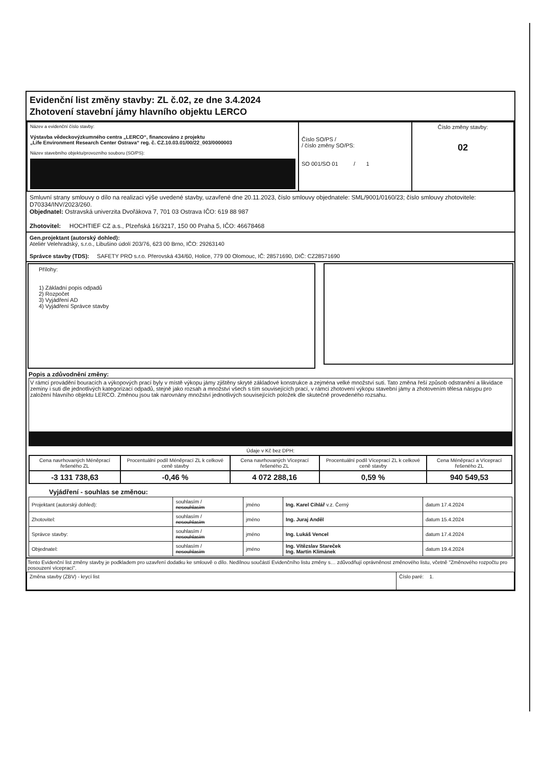Evidenční list změny stavby: ZL č.02, ze dne 3.4.2024
Zhotovení stavební jámy hlavního objektu LERCO
| Název a evidenční číslo stavby: Výstavba vědeckovýzkumného centra „LERCO“, financováno z projektu „Life Environment Research Center Ostrava“ reg. č. CZ.10.03.01/00/22_003/0000003 Název stavebního objektu/provozního souboru (SO/PS): | Číslo SO/PS / / číslo změny SO/PS: SO 001/SO 01 / 1 | Číslo změny stavby: 02 |
Smluvní strany smlouvy o dílo na realizaci výše uvedené stavby, uzavřené dne 20.11.2023, číslo smlouvy objednatele: SML/9001/0160/23; číslo smlouvy zhotovitele: D70334/INV/2023/260.
Objednatel: Ostravská univerzita Dvořákova 7, 701 03 Ostrava IČO: 619 88 987
Zhotovitel: HOCHTIEF CZ a.s., Plzeňská 16/3217, 150 00 Praha 5, IČO: 46678468
Gen.projektant (autorský dohled):
Ateliér Velehradský, s.r.o., Libušino údolí 203/76, 623 00 Brno, IČO: 29263140
Správce stavby (TDS): SAFETY PRO s.r.o. Přerovská 434/60, Holice, 779 00 Olomouc, IČ: 28571690, DIČ: CZ28571690
Přílohy:
1) Základní popis odpadů
2) Rozpočet
3) Vyjádření AD
4) Vyjádření Správce stavby
Popis a zdůvodnění změny:
V rámci provádění bouracích a výkopových prací byly v místě výkopu jámy zjištěny skryté základové konstrukce a zejména velké množství suti. Tato změna řeší způsob odstranění a likvidace zeminy i suti dle jednotlivých kategorizací odpadů, stejně jako rozsah a množství všech s tím souvisejících prací, v rámci zhotovení výkopu stavební jámy a zhotovením tělesa násypu pro založení hlavního objektu LERCO. Změnou jsou tak narovnány množství jednotlivých souvisejících položek dle skutečně provedeného rozsahu.
Údaje v Kč bez DPH:
| Cena navrhovaných Méněprací řešeného ZL | Procentuální podíl Méněprací ZL k celkové ceně stavby | Cena navrhovaných Víceprací řešeného ZL | Procentuální podíl Víceprací ZL k celkové ceně stavby | Cena Méněprací a Víceprací řešeného ZL |
| --- | --- | --- | --- | --- |
| -3 131 738,63 | -0,46 % | 4 072 288,16 | 0,59 % | 940 549,53 |
Vyjádření - souhlas se změnou:
| Projektant (autorský dohled): | souhlasím / nesouhlasím | jméno | Ing. Karel Cihlář v.z. Černý | datum 17.4.2024 |
| Zhotovitel: | souhlasím / nesouhlasím | jméno | Ing. Juraj Anděl | datum 15.4.2024 |
| Správce stavby: | souhlasím / nesouhlasím | jméno | Ing. Lukáš Vencel | datum 17.4.2024 |
| Objednatel: | souhlasím / nesouhlasím | jméno | Ing. Vítězslav Stareček Ing. Martin Klimánek | datum 19.4.2024 |
Tento Evidenční list změny stavby je podkladem pro uzavření dodatku ke smlouvě o dílo. Nedílnou součástí Evidenčního listu změny s… zdůvodňují oprávněnost změnového listu, včetně "Změnového rozpočtu pro posouzení víceprací".
| Změna stavby (ZBV) - krycí list | Číslo paré: 1. |